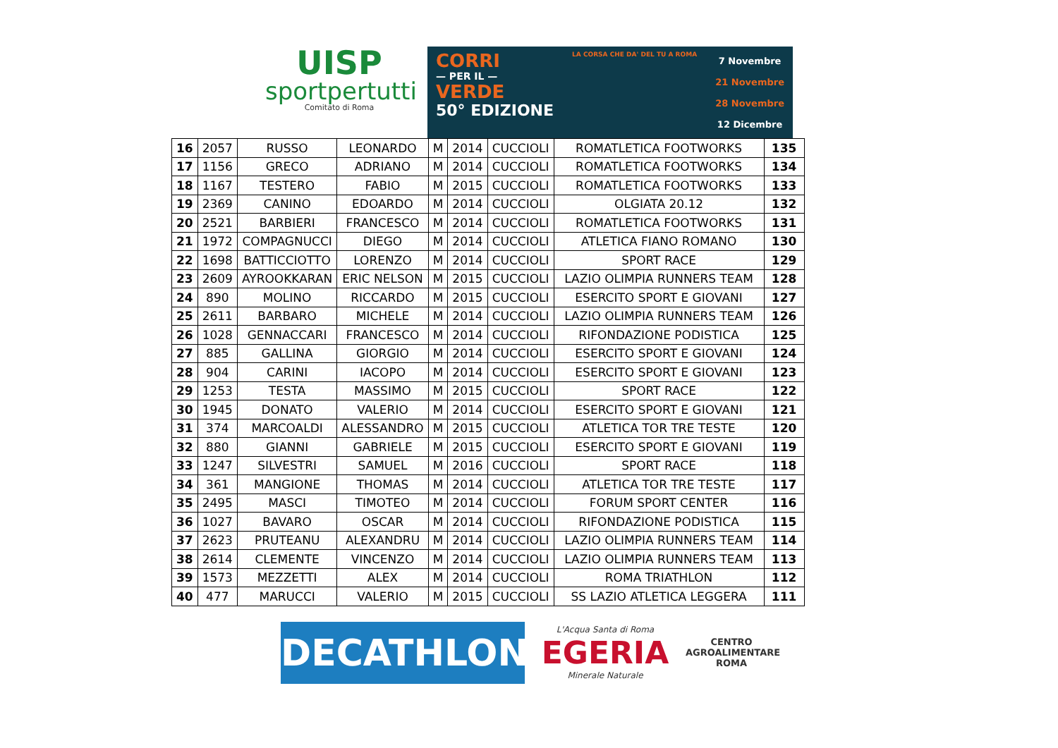UISP
sportpertutti
Comitato di Roma
CORRI
— PER IL —
VERDE
50° EDIZIONE
LA CORSA CHE DA' DEL TU A ROMA
7 Novembre
21 Novembre
28 Novembre
12 Dicembre
| 16 | 2057 | RUSSO | LEONARDO | M | 2014 | CUCCIOLI | ROMATLETICA FOOTWORKS | 135 |
| 17 | 1156 | GRECO | ADRIANO | M | 2014 | CUCCIOLI | ROMATLETICA FOOTWORKS | 134 |
| 18 | 1167 | TESTERO | FABIO | M | 2015 | CUCCIOLI | ROMATLETICA FOOTWORKS | 133 |
| 19 | 2369 | CANINO | EDOARDO | M | 2014 | CUCCIOLI | OLGIATA 20.12 | 132 |
| 20 | 2521 | BARBIERI | FRANCESCO | M | 2014 | CUCCIOLI | ROMATLETICA FOOTWORKS | 131 |
| 21 | 1972 | COMPAGNUCCI | DIEGO | M | 2014 | CUCCIOLI | ATLETICA FIANO ROMANO | 130 |
| 22 | 1698 | BATTICCIOTTO | LORENZO | M | 2014 | CUCCIOLI | SPORT RACE | 129 |
| 23 | 2609 | AYROOKKARAN | ERIC NELSON | M | 2015 | CUCCIOLI | LAZIO OLIMPIA RUNNERS TEAM | 128 |
| 24 | 890 | MOLINO | RICCARDO | M | 2015 | CUCCIOLI | ESERCITO SPORT E GIOVANI | 127 |
| 25 | 2611 | BARBARO | MICHELE | M | 2014 | CUCCIOLI | LAZIO OLIMPIA RUNNERS TEAM | 126 |
| 26 | 1028 | GENNACCARI | FRANCESCO | M | 2014 | CUCCIOLI | RIFONDAZIONE PODISTICA | 125 |
| 27 | 885 | GALLINA | GIORGIO | M | 2014 | CUCCIOLI | ESERCITO SPORT E GIOVANI | 124 |
| 28 | 904 | CARINI | IACOPO | M | 2014 | CUCCIOLI | ESERCITO SPORT E GIOVANI | 123 |
| 29 | 1253 | TESTA | MASSIMO | M | 2015 | CUCCIOLI | SPORT RACE | 122 |
| 30 | 1945 | DONATO | VALERIO | M | 2014 | CUCCIOLI | ESERCITO SPORT E GIOVANI | 121 |
| 31 | 374 | MARCOALDI | ALESSANDRO | M | 2015 | CUCCIOLI | ATLETICA TOR TRE TESTE | 120 |
| 32 | 880 | GIANNI | GABRIELE | M | 2015 | CUCCIOLI | ESERCITO SPORT E GIOVANI | 119 |
| 33 | 1247 | SILVESTRI | SAMUEL | M | 2016 | CUCCIOLI | SPORT RACE | 118 |
| 34 | 361 | MANGIONE | THOMAS | M | 2014 | CUCCIOLI | ATLETICA TOR TRE TESTE | 117 |
| 35 | 2495 | MASCI | TIMOTEO | M | 2014 | CUCCIOLI | FORUM SPORT CENTER | 116 |
| 36 | 1027 | BAVARO | OSCAR | M | 2014 | CUCCIOLI | RIFONDAZIONE PODISTICA | 115 |
| 37 | 2623 | PRUTEANU | ALEXANDRU | M | 2014 | CUCCIOLI | LAZIO OLIMPIA RUNNERS TEAM | 114 |
| 38 | 2614 | CLEMENTE | VINCENZO | M | 2014 | CUCCIOLI | LAZIO OLIMPIA RUNNERS TEAM | 113 |
| 39 | 1573 | MEZZETTI | ALEX | M | 2014 | CUCCIOLI | ROMA TRIATHLON | 112 |
| 40 | 477 | MARUCCI | VALERIO | M | 2015 | CUCCIOLI | SS LAZIO ATLETICA LEGGERA | 111 |
DECATHLON
L'Acqua Santa di Roma
EGERIA
Minerale Naturale
CENTRO
AGROALIMENTARE
ROMA